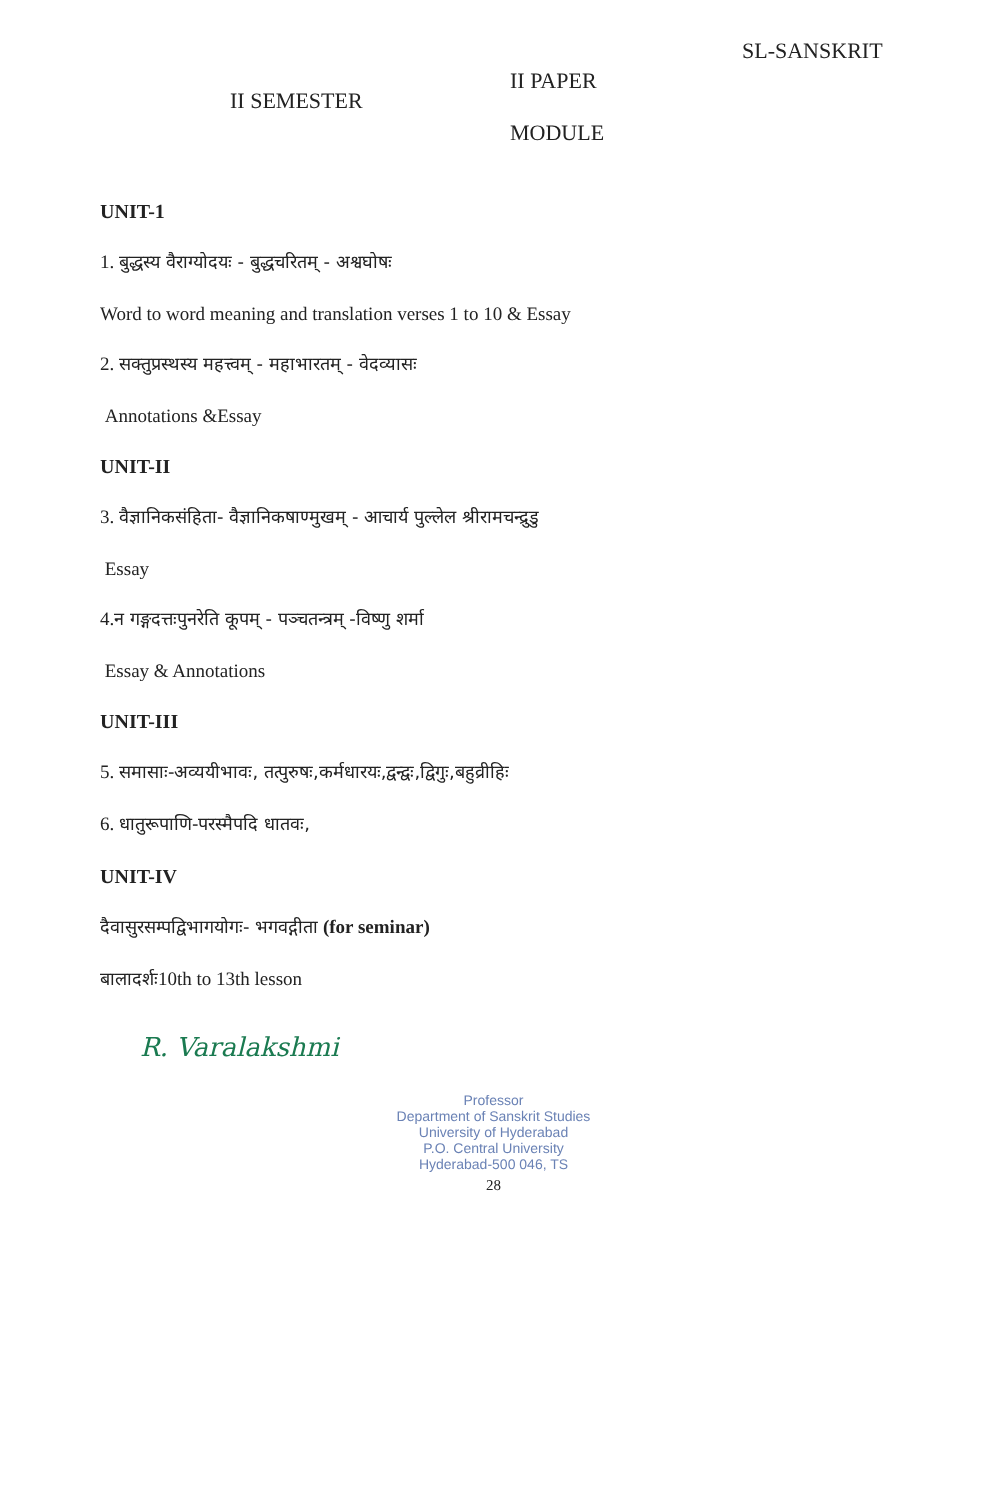II SEMESTER
II PAPER
MODULE
SL-SANSKRIT
UNIT-1
1. बुद्धस्य वैराग्योदयः - बुद्धचरितम् - अश्वघोषः
Word to word meaning and translation verses 1 to 10 & Essay
2. सक्तुप्रस्थस्य महत्त्वम् - महाभारतम् - वेदव्यासः
Annotations &Essay
UNIT-II
3. वैज्ञानिकसंहिता- वैज्ञानिकषाण्मुखम् - आचार्य पुल्लेल श्रीरामचन्द्रुडु
Essay
4.न गङ्गदत्तःपुनरेति कूपम् - पञ्चतन्त्रम् -विष्णु शर्मा
Essay & Annotations
UNIT-III
5. समासाः-अव्ययीभावः, तत्पुरुषः,कर्मधारयः,द्वन्द्वः,द्विगुः,बहुव्रीहिः
6. धातुरूपाणि-परस्मैपदि धातवः,
UNIT-IV
दैवासुरसम्पद्विभागयोगः- भगवद्गीता (for seminar)
बालादर्शः10th to 13th lesson
R. Varalakshmi
Professor
Department of Sanskrit Studies
University of Hyderabad
P.O. Central University
Hyderabad-500 046, TS
28